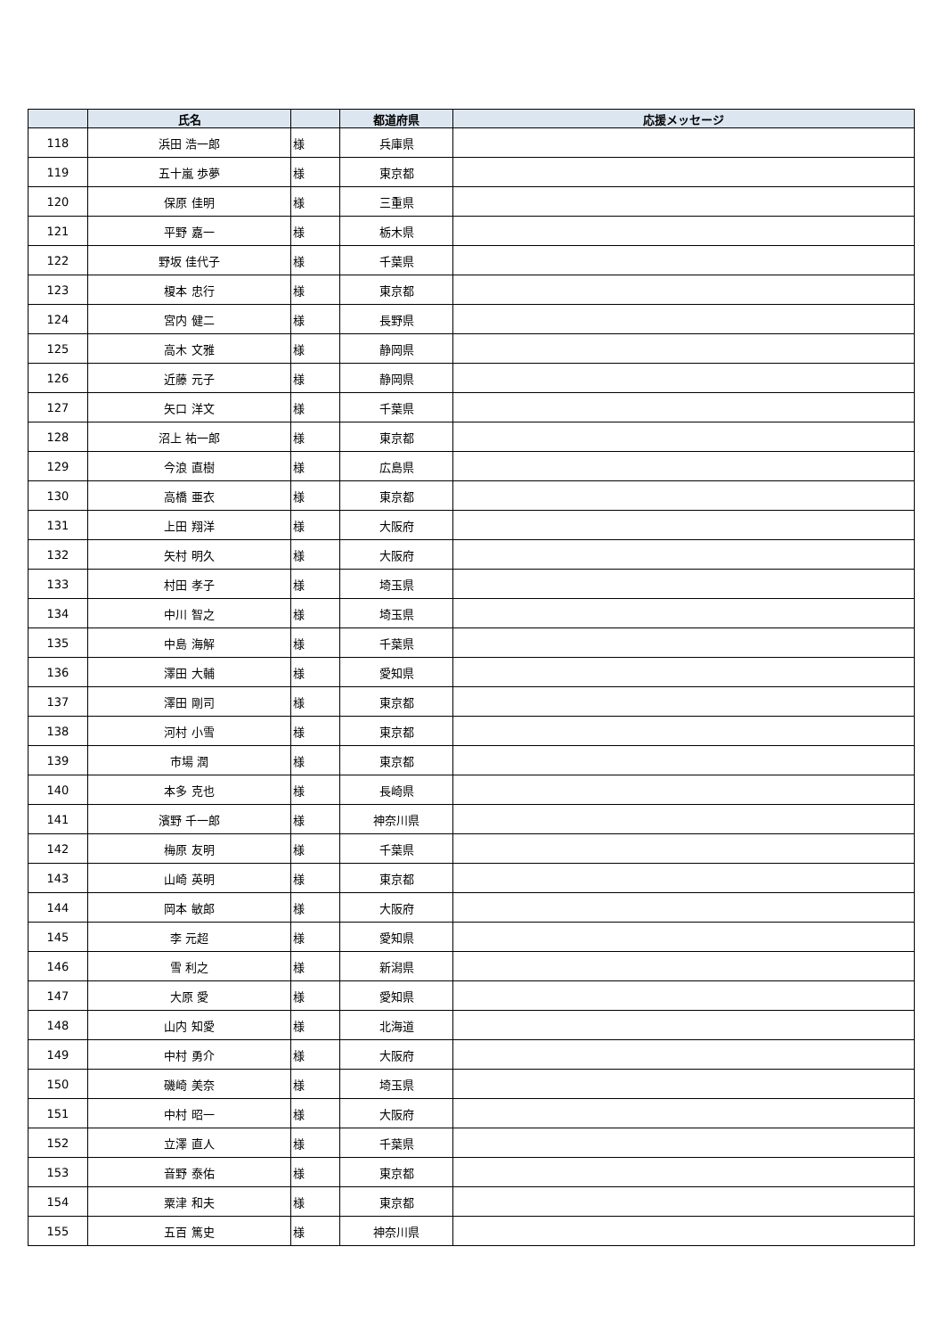| | 氏名 | | 都道府県 | 応援メッセージ |
| --- | --- | --- | --- | --- |
| 118 | 浜田 浩一郎 | 様 | 兵庫県 | |
| 119 | 五十嵐 歩夢 | 様 | 東京都 | |
| 120 | 保原 佳明 | 様 | 三重県 | |
| 121 | 平野 嘉一 | 様 | 栃木県 | |
| 122 | 野坂 佳代子 | 様 | 千葉県 | |
| 123 | 榎本 忠行 | 様 | 東京都 | |
| 124 | 宮内 健二 | 様 | 長野県 | |
| 125 | 高木 文雅 | 様 | 静岡県 | |
| 126 | 近藤 元子 | 様 | 静岡県 | |
| 127 | 矢口 洋文 | 様 | 千葉県 | |
| 128 | 沼上 祐一郎 | 様 | 東京都 | |
| 129 | 今浪 直樹 | 様 | 広島県 | |
| 130 | 高橋 亜衣 | 様 | 東京都 | |
| 131 | 上田 翔洋 | 様 | 大阪府 | |
| 132 | 矢村 明久 | 様 | 大阪府 | |
| 133 | 村田 孝子 | 様 | 埼玉県 | |
| 134 | 中川 智之 | 様 | 埼玉県 | |
| 135 | 中島 海解 | 様 | 千葉県 | |
| 136 | 澤田 大輔 | 様 | 愛知県 | |
| 137 | 澤田 剛司 | 様 | 東京都 | |
| 138 | 河村 小雪 | 様 | 東京都 | |
| 139 | 市場 潤 | 様 | 東京都 | |
| 140 | 本多 克也 | 様 | 長崎県 | |
| 141 | 濱野 千一郎 | 様 | 神奈川県 | |
| 142 | 梅原 友明 | 様 | 千葉県 | |
| 143 | 山崎 英明 | 様 | 東京都 | |
| 144 | 岡本 敏郎 | 様 | 大阪府 | |
| 145 | 李 元超 | 様 | 愛知県 | |
| 146 | 雪 利之 | 様 | 新潟県 | |
| 147 | 大原 愛 | 様 | 愛知県 | |
| 148 | 山内 知愛 | 様 | 北海道 | |
| 149 | 中村 勇介 | 様 | 大阪府 | |
| 150 | 磯崎 美奈 | 様 | 埼玉県 | |
| 151 | 中村 昭一 | 様 | 大阪府 | |
| 152 | 立澤 直人 | 様 | 千葉県 | |
| 153 | 音野 泰佑 | 様 | 東京都 | |
| 154 | 粟津 和夫 | 様 | 東京都 | |
| 155 | 五百 篤史 | 様 | 神奈川県 | |